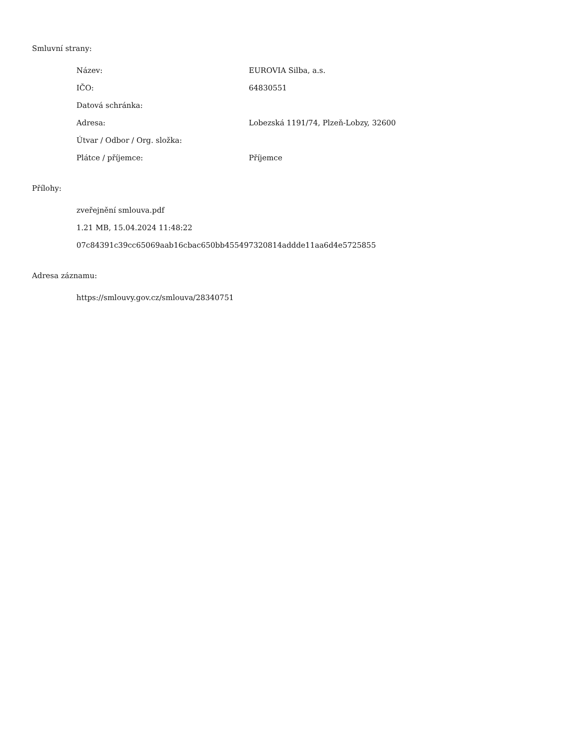Smluvní strany:
| Název: | EUROVIA Silba, a.s. |
| IČO: | 64830551 |
| Datová schránka: | |
| Adresa: | Lobezská 1191/74, Plzeň-Lobzy, 32600 |
| Útvar / Odbor / Org. složka: | |
| Plátce / příjemce: | Příjemce |
Přílohy:
zveřejnění smlouva.pdf
1.21 MB, 15.04.2024 11:48:22
07c84391c39cc65069aab16cbac650bb455497320814addde11aa6d4e5725855
Adresa záznamu:
https://smlouvy.gov.cz/smlouva/28340751